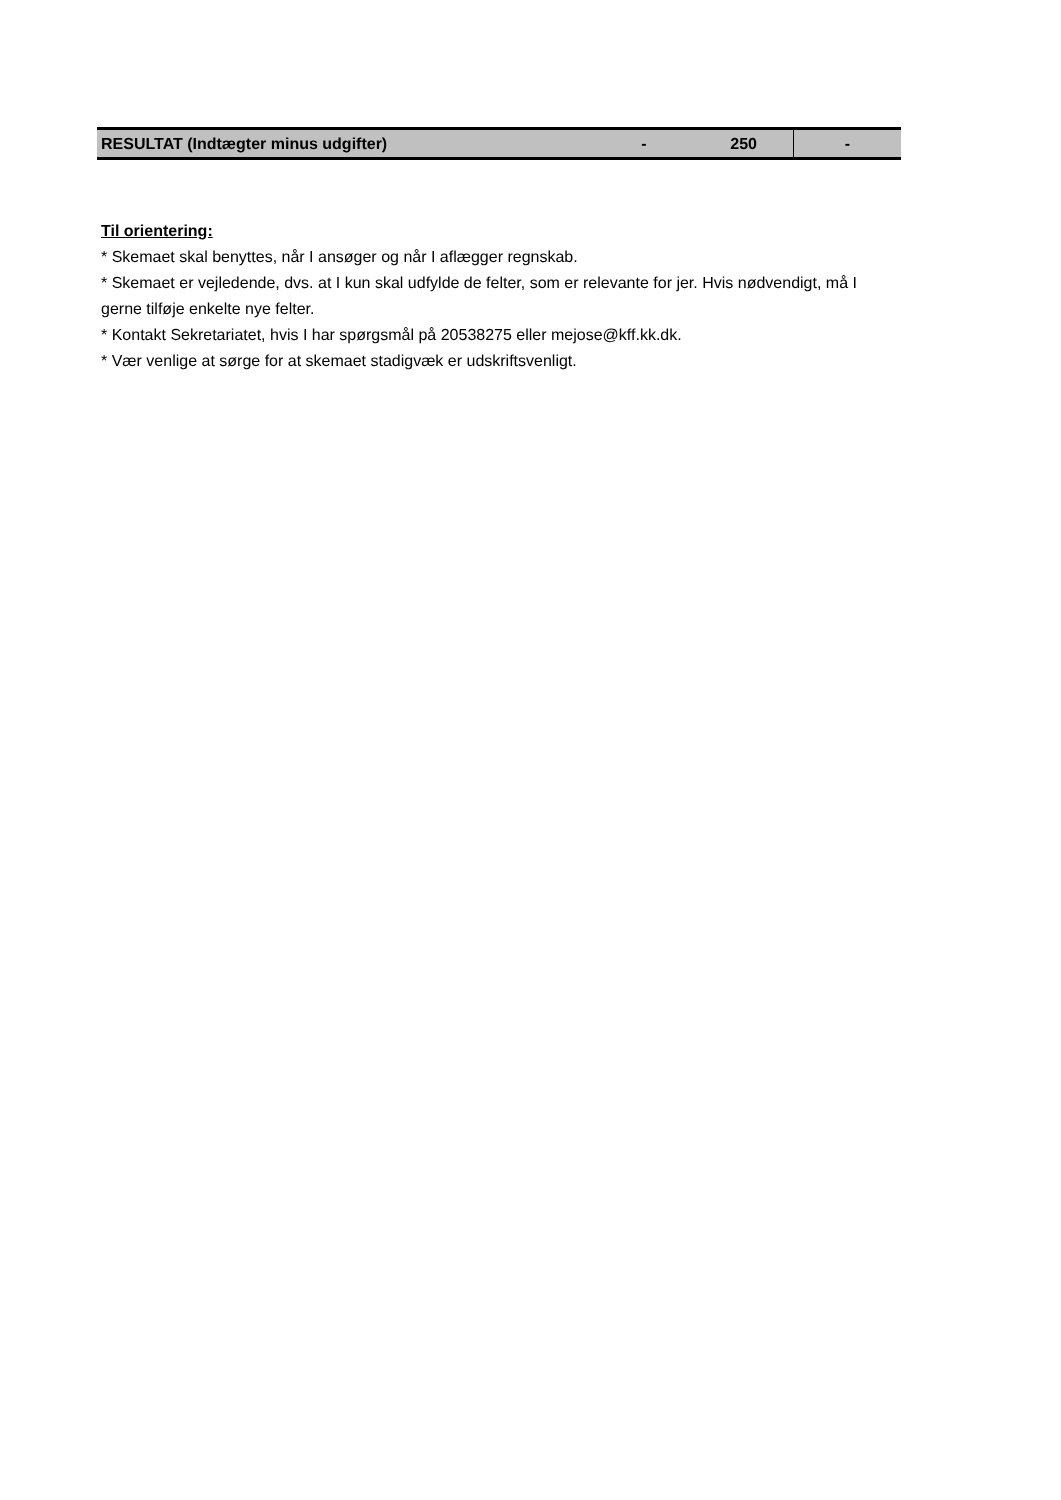| RESULTAT (Indtægter minus udgifter) | - | 250 | - |
Til orientering:
* Skemaet skal benyttes, når I ansøger og når I aflægger regnskab.
* Skemaet er vejledende, dvs. at I kun skal udfylde de felter, som er relevante for jer. Hvis nødvendigt, må I gerne tilføje enkelte nye felter.
* Kontakt Sekretariatet, hvis I har spørgsmål på 20538275 eller mejose@kff.kk.dk.
* Vær venlige at sørge for at skemaet stadigvæk er udskriftsvenligt.